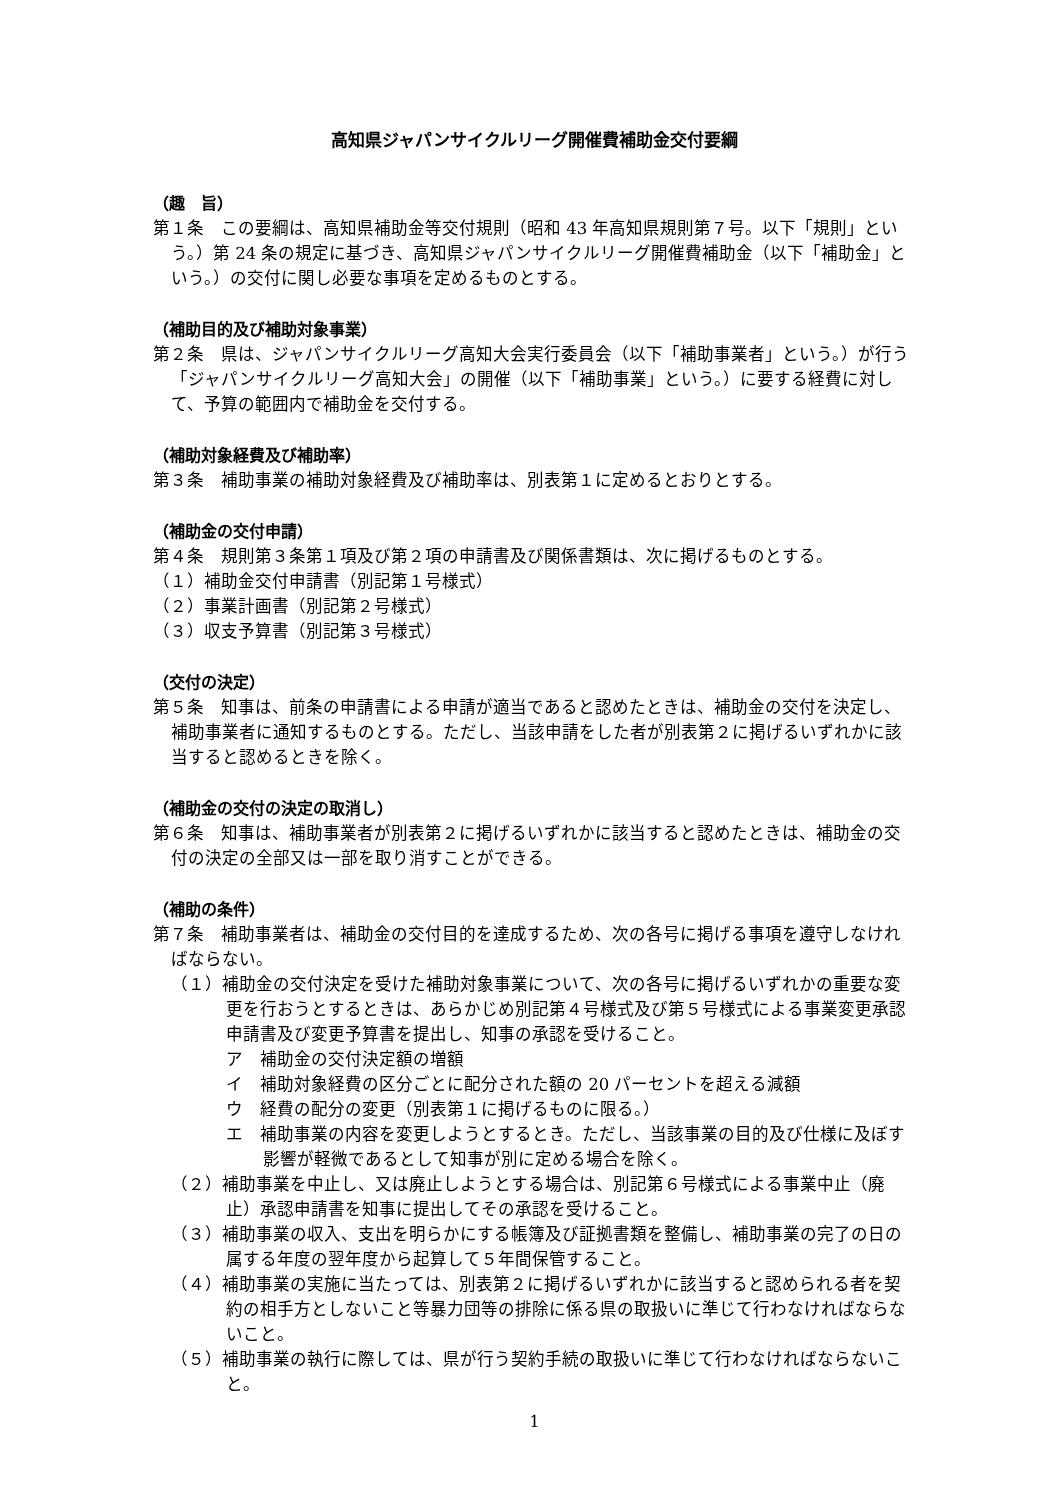高知県ジャパンサイクルリーグ開催費補助金交付要綱
（趣　旨）
第１条　この要綱は、高知県補助金等交付規則（昭和 43 年高知県規則第７号。以下「規則」という。）第 24 条の規定に基づき、高知県ジャパンサイクルリーグ開催費補助金（以下「補助金」という。）の交付に関し必要な事項を定めるものとする。
（補助目的及び補助対象事業）
第２条　県は、ジャパンサイクルリーグ高知大会実行委員会（以下「補助事業者」という。）が行う「ジャパンサイクルリーグ高知大会」の開催（以下「補助事業」という。）に要する経費に対して、予算の範囲内で補助金を交付する。
（補助対象経費及び補助率）
第３条　補助事業の補助対象経費及び補助率は、別表第１に定めるとおりとする。
（補助金の交付申請）
第４条　規則第３条第１項及び第２項の申請書及び関係書類は、次に掲げるものとする。
（１）補助金交付申請書（別記第１号様式）
（２）事業計画書（別記第２号様式）
（３）収支予算書（別記第３号様式）
（交付の決定）
第５条　知事は、前条の申請書による申請が適当であると認めたときは、補助金の交付を決定し、補助事業者に通知するものとする。ただし、当該申請をした者が別表第２に掲げるいずれかに該当すると認めるときを除く。
（補助金の交付の決定の取消し）
第６条　知事は、補助事業者が別表第２に掲げるいずれかに該当すると認めたときは、補助金の交付の決定の全部又は一部を取り消すことができる。
（補助の条件）
第７条　補助事業者は、補助金の交付目的を達成するため、次の各号に掲げる事項を遵守しなければならない。
（１）補助金の交付決定を受けた補助対象事業について、次の各号に掲げるいずれかの重要な変更を行おうとするときは、あらかじめ別記第４号様式及び第５号様式による事業変更承認申請書及び変更予算書を提出し、知事の承認を受けること。
ア　補助金の交付決定額の増額
イ　補助対象経費の区分ごとに配分された額の 20 パーセントを超える減額
ウ　経費の配分の変更（別表第１に掲げるものに限る。）
エ　補助事業の内容を変更しようとするとき。ただし、当該事業の目的及び仕様に及ぼす影響が軽微であるとして知事が別に定める場合を除く。
（２）補助事業を中止し、又は廃止しようとする場合は、別記第６号様式による事業中止（廃止）承認申請書を知事に提出してその承認を受けること。
（３）補助事業の収入、支出を明らかにする帳簿及び証拠書類を整備し、補助事業の完了の日の属する年度の翌年度から起算して５年間保管すること。
（４）補助事業の実施に当たっては、別表第２に掲げるいずれかに該当すると認められる者を契約の相手方としないこと等暴力団等の排除に係る県の取扱いに準じて行わなければならないこと。
（５）補助事業の執行に際しては、県が行う契約手続の取扱いに準じて行わなければならないこと。
1